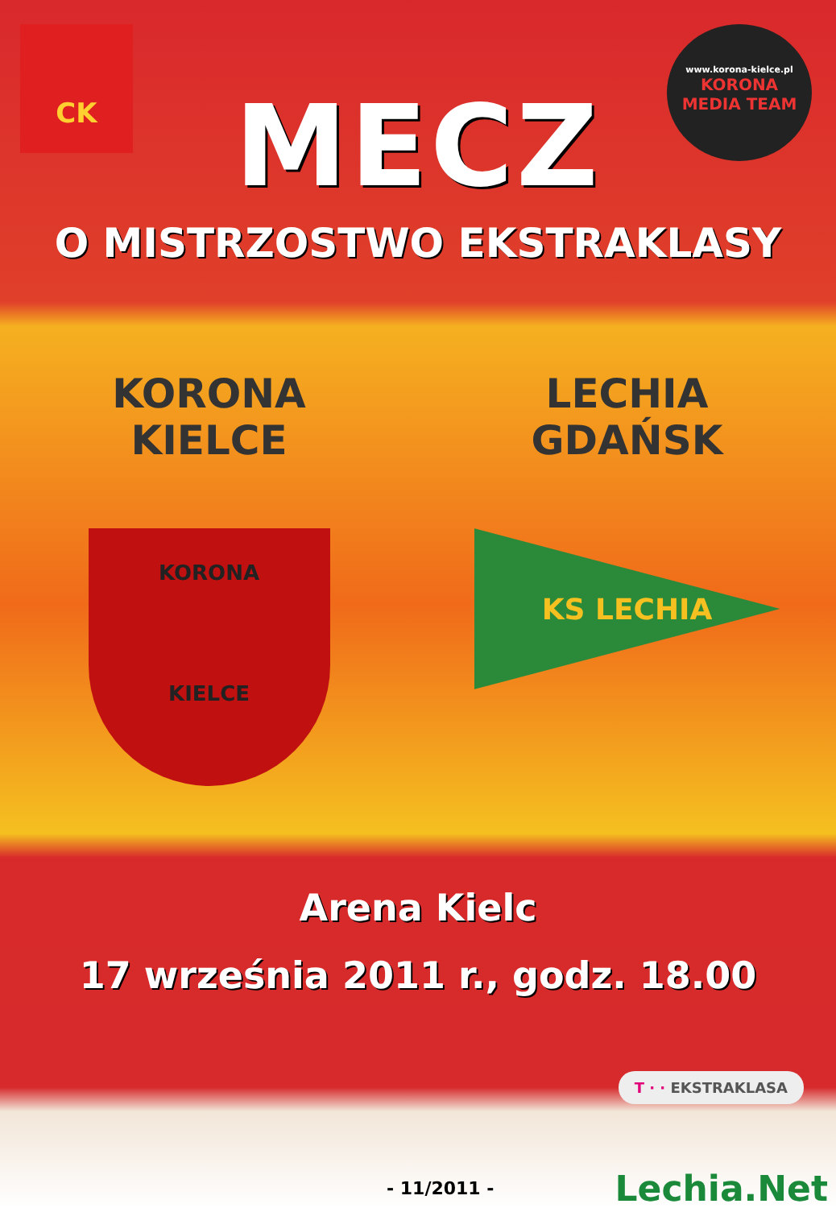CK
www.korona-kielce.pl
KORONA
MEDIA TEAM
MECZ
O MISTRZOSTWO EKSTRAKLASY
KORONA
KIELCE
KORONA
KIELCE
LECHIA
GDAŃSK
KS LECHIA
Arena Kielc
17 września 2011 r., godz. 18.00
T · · EKSTRAKLASA
- 11/2011 - Lechia.Net